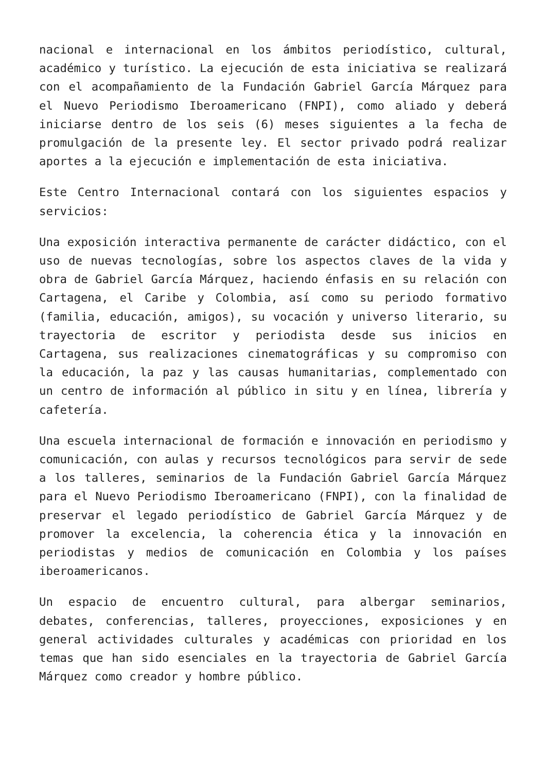nacional e internacional en los ámbitos periodístico, cultural, académico y turístico. La ejecución de esta iniciativa se realizará con el acompañamiento de la Fundación Gabriel García Márquez para el Nuevo Periodismo Iberoamericano (FNPI), como aliado y deberá iniciarse dentro de los seis (6) meses siguientes a la fecha de promulgación de la presente ley. El sector privado podrá realizar aportes a la ejecución e implementación de esta iniciativa.
Este Centro Internacional contará con los siguientes espacios y servicios:
Una exposición interactiva permanente de carácter didáctico, con el uso de nuevas tecnologías, sobre los aspectos claves de la vida y obra de Gabriel García Márquez, haciendo énfasis en su relación con Cartagena, el Caribe y Colombia, así como su periodo formativo (familia, educación, amigos), su vocación y universo literario, su trayectoria de escritor y periodista desde sus inicios en Cartagena, sus realizaciones cinematográficas y su compromiso con la educación, la paz y las causas humanitarias, complementado con un centro de información al público in situ y en línea, librería y cafetería.
Una escuela internacional de formación e innovación en periodismo y comunicación, con aulas y recursos tecnológicos para servir de sede a los talleres, seminarios de la Fundación Gabriel García Márquez para el Nuevo Periodismo Iberoamericano (FNPI), con la finalidad de preservar el legado periodístico de Gabriel García Márquez y de promover la excelencia, la coherencia ética y la innovación en periodistas y medios de comunicación en Colombia y los países iberoamericanos.
Un espacio de encuentro cultural, para albergar seminarios, debates, conferencias, talleres, proyecciones, exposiciones y en general actividades culturales y académicas con prioridad en los temas que han sido esenciales en la trayectoria de Gabriel García Márquez como creador y hombre público.